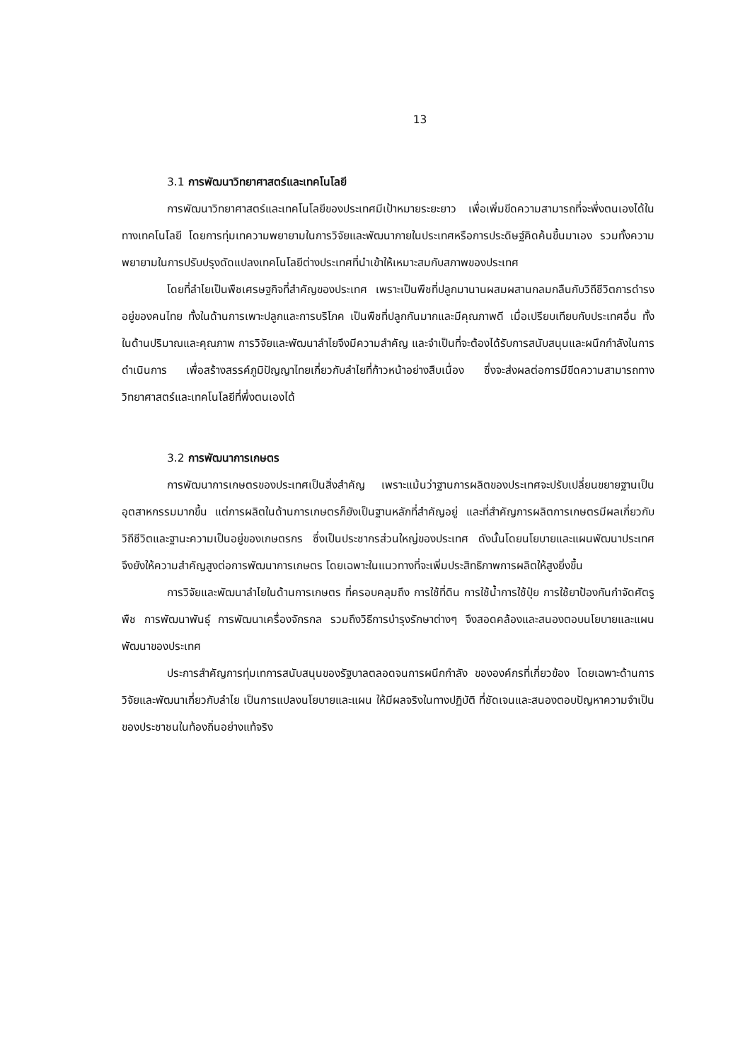13
3.1 การพัฒนาวิทยาศาสตร์และเทคโนโลยี
การพัฒนาวิทยาศาสตร์และเทคโนโลยีของประเทศมีเป้าหมายระยะยาว เพื่อเพิ่มขีดความสามารถที่จะพึ่งตนเองได้ในทางเทคโนโลยี โดยการทุ่มเทความพยายามในการวิจัยและพัฒนาภายในประเทศหรือการประดิษฐ์คิดค้นขึ้นมาเอง รวมทั้งความพยายามในการปรับปรุงดัดแปลงเทคโนโลยีต่างประเทศที่นำเข้าให้เหมาะสมกับสภาพของประเทศ
โดยที่ลำไยเป็นพืชเศรษฐกิจที่สำคัญของประเทศ เพราะเป็นพืชที่ปลูกมานานผสมผสานกลมกลืนกับวิถีชีวิตการดำรงอยู่ของคนไทย ทั้งในด้านการเพาะปลูกและการบริโภค เป็นพืชที่ปลูกกันมากและมีคุณภาพดี เมื่อเปรียบเทียบกับประเทศอื่น ทั้งในด้านปริมาณและคุณภาพ การวิจัยและพัฒนาลำไยจึงมีความสำคัญ และจำเป็นที่จะต้องได้รับการสนับสนุนและผนึกกำลังในการดำเนินการ เพื่อสร้างสรรค์ภูมิปัญญาไทยเกี่ยวกับลำไยที่ก้าวหน้าอย่างสืบเนื่อง ซึ่งจะส่งผลต่อการมีขีดความสามารถทางวิทยาศาสตร์และเทคโนโลยีที่พึ่งตนเองได้
3.2 การพัฒนาการเกษตร
การพัฒนาการเกษตรของประเทศเป็นสิ่งสำคัญ เพราะแม้นว่าฐานการผลิตของประเทศจะปรับเปลี่ยนขยายฐานเป็นอุตสาหกรรมมากขึ้น แต่การผลิตในด้านการเกษตรก็ยังเป็นฐานหลักที่สำคัญอยู่ และที่สำคัญการผลิตการเกษตรมีผลเกี่ยวกับวิถีชีวิตและฐานะความเป็นอยู่ของเกษตรกร ซึ่งเป็นประชากรส่วนใหญ่ของประเทศ ดังนั้นโดยนโยบายและแผนพัฒนาประเทศ จึงยังให้ความสำคัญสูงต่อการพัฒนาการเกษตร โดยเฉพาะในแนวทางที่จะเพิ่มประสิทธิภาพการผลิตให้สูงยิ่งขึ้น
การวิจัยและพัฒนาลำไยในด้านการเกษตร ที่ครอบคลุมถึง การใช้ที่ดิน การใช้น้ำการใช้ปุ๋ย การใช้ยาป้องกันกำจัดศัตรูพืช การพัฒนาพันธุ์ การพัฒนาเครื่องจักรกล รวมถึงวิธีการบำรุงรักษาต่างๆ จึงสอดคล้องและสนองตอบนโยบายและแผนพัฒนาของประเทศ
ประการสำคัญการทุ่มเทการสนับสนุนของรัฐบาลตลอดจนการผนึกกำลัง ขององค์กรที่เกี่ยวข้อง โดยเฉพาะด้านการวิจัยและพัฒนาเกี่ยวกับลำไย เป็นการแปลงนโยบายและแผน ให้มีผลจริงในทางปฏิบัติ ที่ชัดเจนและสนองตอบปัญหาความจำเป็นของประชาชนในท้องถิ่นอย่างแท้จริง